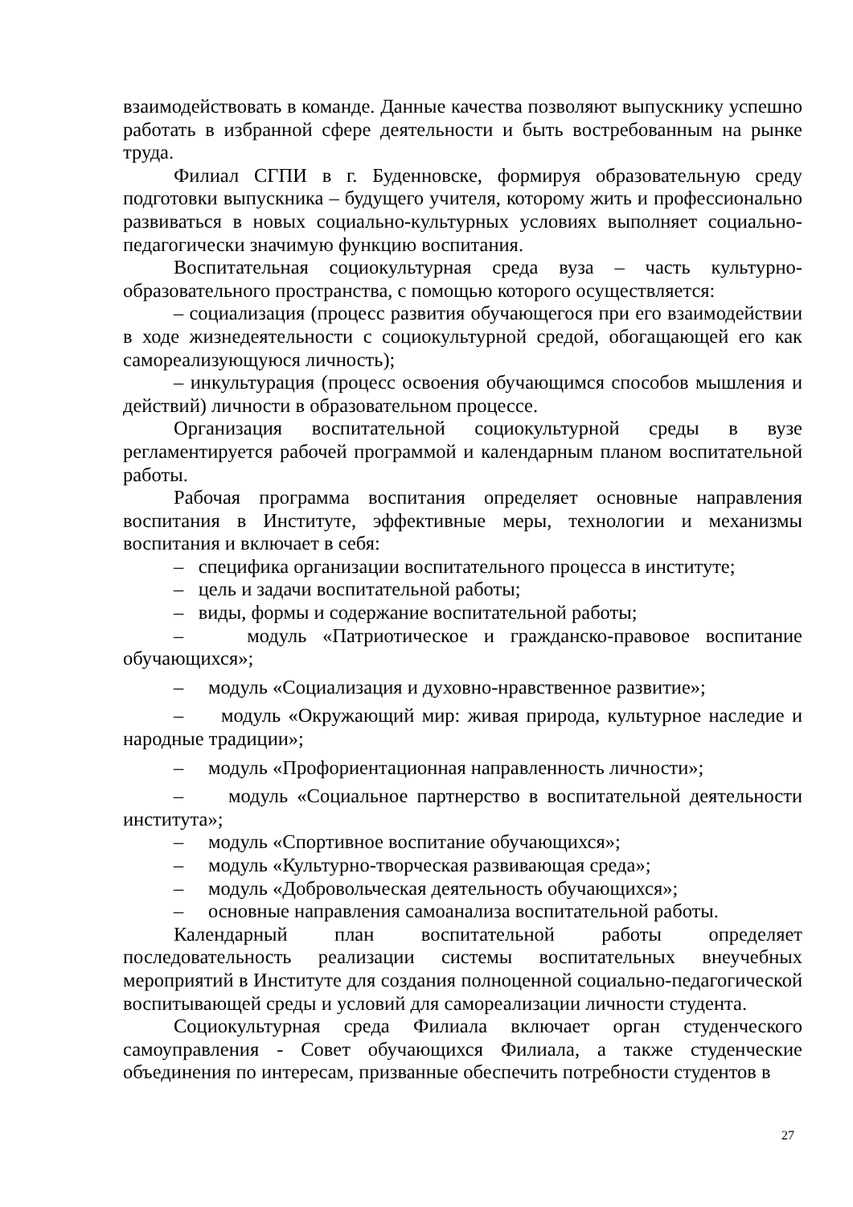взаимодействовать в команде. Данные качества позволяют выпускнику успешно работать в избранной сфере деятельности и быть востребованным на рынке труда.
Филиал СГПИ в г. Буденновске, формируя образовательную среду подготовки выпускника – будущего учителя, которому жить и профессионально развиваться в новых социально-культурных условиях выполняет социально-педагогически значимую функцию воспитания.
Воспитательная социокультурная среда вуза – часть культурно-образовательного пространства, с помощью которого осуществляется:
– социализация (процесс развития обучающегося при его взаимодействии в ходе жизнедеятельности с социокультурной средой, обогащающей его как самореализующуюся личность);
– инкультурация (процесс освоения обучающимся способов мышления и действий) личности в образовательном процессе.
Организация воспитательной социокультурной среды в вузе регламентируется рабочей программой и календарным планом воспитательной работы.
Рабочая программа воспитания определяет основные направления воспитания в Институте, эффективные меры, технологии и механизмы воспитания и включает в себя:
– специфика организации воспитательного процесса в институте;
– цель и задачи воспитательной работы;
– виды, формы и содержание воспитательной работы;
– модуль «Патриотическое и гражданско-правовое воспитание обучающихся»;
– модуль «Социализация и духовно-нравственное развитие»;
– модуль «Окружающий мир: живая природа, культурное наследие и народные традиции»;
– модуль «Профориентационная направленность личности»;
– модуль «Социальное партнерство в воспитательной деятельности института»;
– модуль «Спортивное воспитание обучающихся»;
– модуль «Культурно-творческая развивающая среда»;
– модуль «Добровольческая деятельность обучающихся»;
– основные направления самоанализа воспитательной работы.
Календарный план воспитательной работы определяет последовательность реализации системы воспитательных внеучебных мероприятий в Институте для создания полноценной социально-педагогической воспитывающей среды и условий для самореализации личности студента.
Социокультурная среда Филиала включает орган студенческого самоуправления - Совет обучающихся Филиала, а также студенческие объединения по интересам, призванные обеспечить потребности студентов в
27